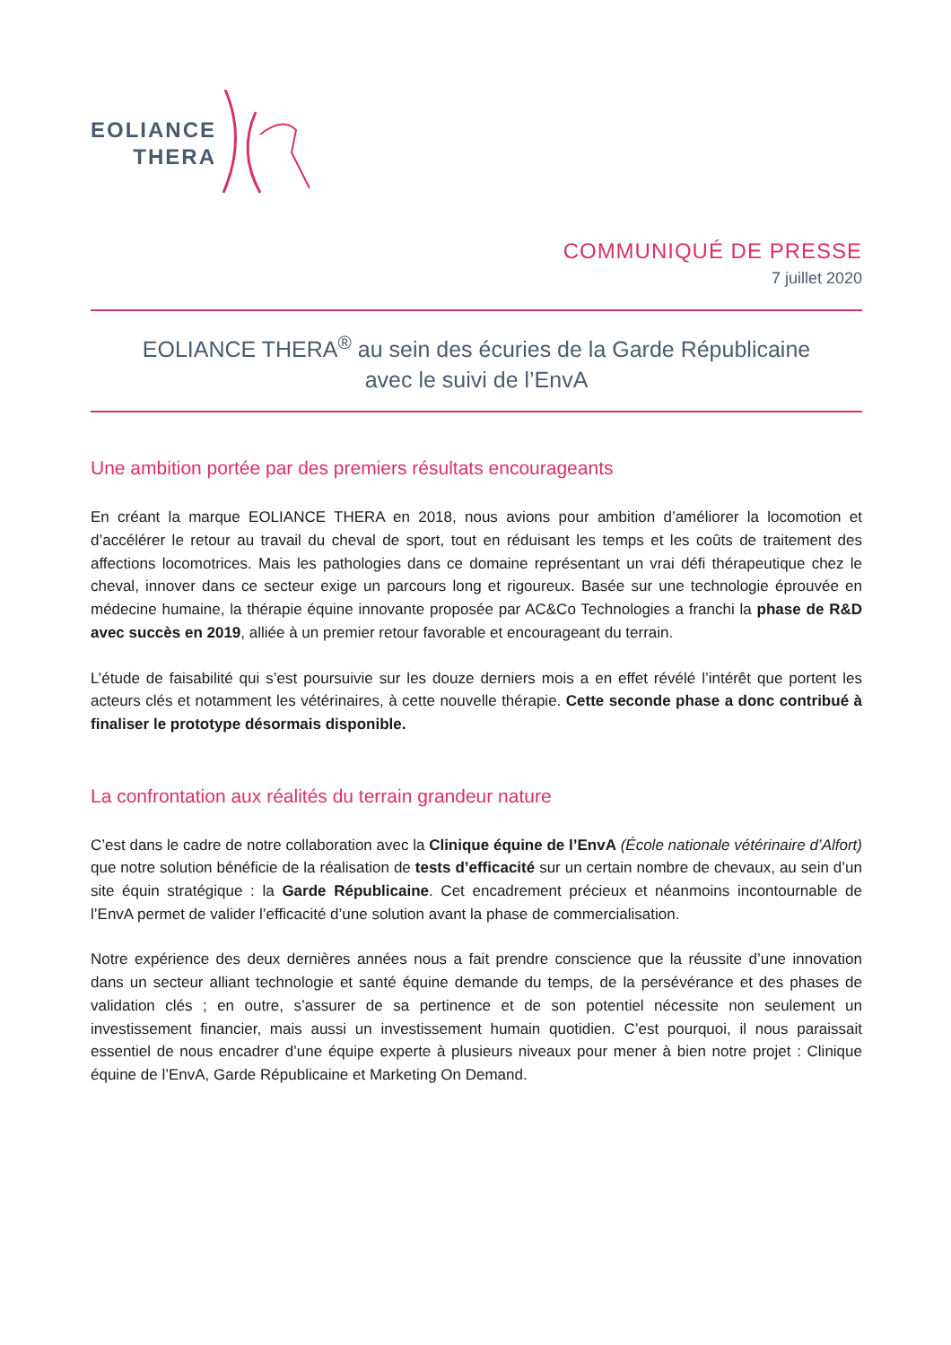EOLIANCE
THERA
COMMUNIQUÉ DE PRESSE
7 juillet 2020
EOLIANCE THERA<sup>®</sup> au sein des écuries de la Garde Républicaine
avec le suivi de l’EnvA
Une ambition portée par des premiers résultats encourageants
En créant la marque EOLIANCE THERA en 2018, nous avions pour ambition d’améliorer la locomotion et d’accélérer le retour au travail du cheval de sport, tout en réduisant les temps et les coûts de traitement des affections locomotrices. Mais les pathologies dans ce domaine représentant un vrai défi thérapeutique chez le cheval, innover dans ce secteur exige un parcours long et rigoureux. Basée sur une technologie éprouvée en médecine humaine, la thérapie équine innovante proposée par AC&Co Technologies a franchi la phase de R&D avec succès en 2019, alliée à un premier retour favorable et encourageant du terrain.
L’étude de faisabilité qui s’est poursuivie sur les douze derniers mois a en effet révélé l’intérêt que portent les acteurs clés et notamment les vétérinaires, à cette nouvelle thérapie. Cette seconde phase a donc contribué à finaliser le prototype désormais disponible.
La confrontation aux réalités du terrain grandeur nature
C’est dans le cadre de notre collaboration avec la Clinique équine de l’EnvA (École nationale vétérinaire d’Alfort) que notre solution bénéficie de la réalisation de tests d’efficacité sur un certain nombre de chevaux, au sein d’un site équin stratégique : la Garde Républicaine. Cet encadrement précieux et néanmoins incontournable de l’EnvA permet de valider l’efficacité d’une solution avant la phase de commercialisation.
Notre expérience des deux dernières années nous a fait prendre conscience que la réussite d’une innovation dans un secteur alliant technologie et santé équine demande du temps, de la persévérance et des phases de validation clés ; en outre, s’assurer de sa pertinence et de son potentiel nécessite non seulement un investissement financier, mais aussi un investissement humain quotidien. C’est pourquoi, il nous paraissait essentiel de nous encadrer d’une équipe experte à plusieurs niveaux pour mener à bien notre projet : Clinique équine de l’EnvA, Garde Républicaine et Marketing On Demand.